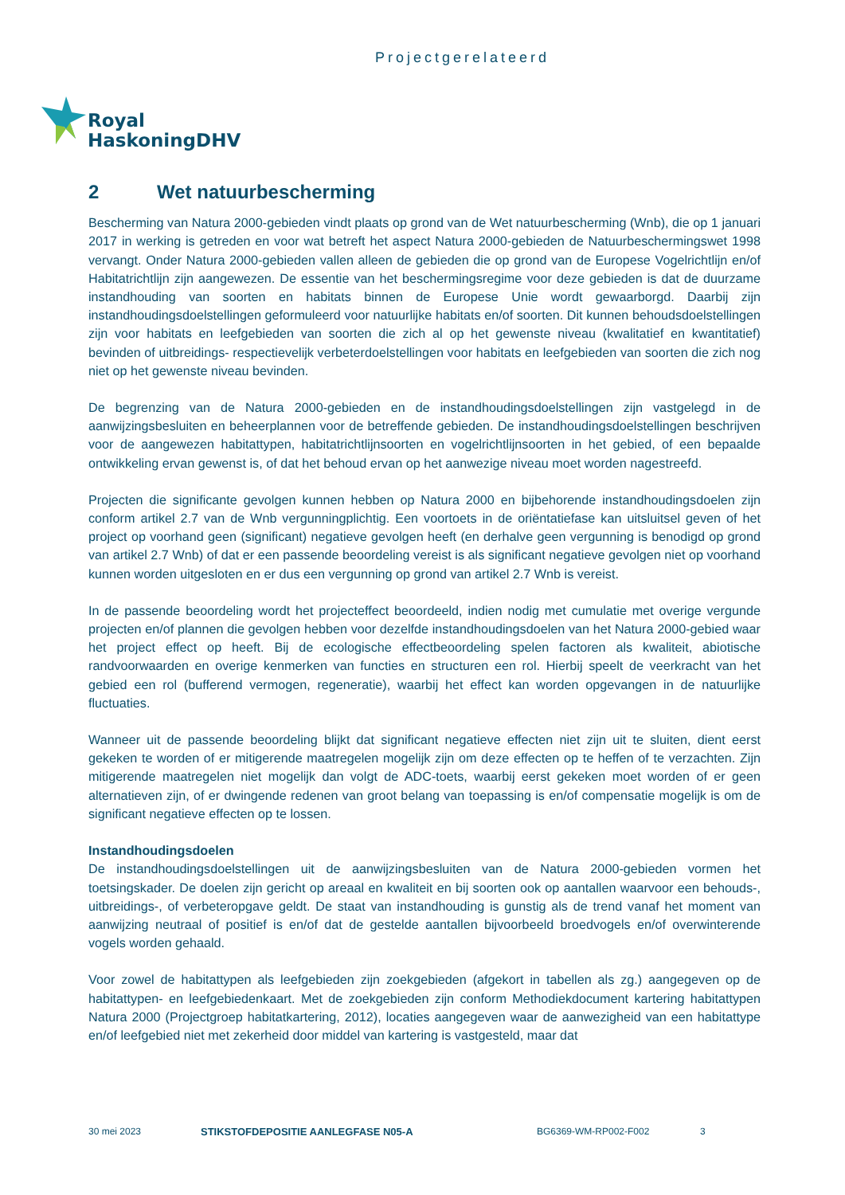Projectgerelateerd
Royal
HaskoningDHV
2 Wet natuurbescherming
Bescherming van Natura 2000-gebieden vindt plaats op grond van de Wet natuurbescherming (Wnb), die op 1 januari 2017 in werking is getreden en voor wat betreft het aspect Natura 2000-gebieden de Natuurbeschermingswet 1998 vervangt. Onder Natura 2000-gebieden vallen alleen de gebieden die op grond van de Europese Vogelrichtlijn en/of Habitatrichtlijn zijn aangewezen. De essentie van het beschermingsregime voor deze gebieden is dat de duurzame instandhouding van soorten en habitats binnen de Europese Unie wordt gewaarborgd. Daarbij zijn instandhoudingsdoelstellingen geformuleerd voor natuurlijke habitats en/of soorten. Dit kunnen behoudsdoelstellingen zijn voor habitats en leefgebieden van soorten die zich al op het gewenste niveau (kwalitatief en kwantitatief) bevinden of uitbreidings- respectievelijk verbeterdoelstellingen voor habitats en leefgebieden van soorten die zich nog niet op het gewenste niveau bevinden.
De begrenzing van de Natura 2000-gebieden en de instandhoudingsdoelstellingen zijn vastgelegd in de aanwijzingsbesluiten en beheerplannen voor de betreffende gebieden. De instandhoudingsdoelstellingen beschrijven voor de aangewezen habitattypen, habitatrichtlijnsoorten en vogelrichtlijnsoorten in het gebied, of een bepaalde ontwikkeling ervan gewenst is, of dat het behoud ervan op het aanwezige niveau moet worden nagestreefd.
Projecten die significante gevolgen kunnen hebben op Natura 2000 en bijbehorende instandhoudingsdoelen zijn conform artikel 2.7 van de Wnb vergunningplichtig. Een voortoets in de oriëntatiefase kan uitsluitsel geven of het project op voorhand geen (significant) negatieve gevolgen heeft (en derhalve geen vergunning is benodigd op grond van artikel 2.7 Wnb) of dat er een passende beoordeling vereist is als significant negatieve gevolgen niet op voorhand kunnen worden uitgesloten en er dus een vergunning op grond van artikel 2.7 Wnb is vereist.
In de passende beoordeling wordt het projecteffect beoordeeld, indien nodig met cumulatie met overige vergunde projecten en/of plannen die gevolgen hebben voor dezelfde instandhoudingsdoelen van het Natura 2000-gebied waar het project effect op heeft. Bij de ecologische effectbeoordeling spelen factoren als kwaliteit, abiotische randvoorwaarden en overige kenmerken van functies en structuren een rol. Hierbij speelt de veerkracht van het gebied een rol (bufferend vermogen, regeneratie), waarbij het effect kan worden opgevangen in de natuurlijke fluctuaties.
Wanneer uit de passende beoordeling blijkt dat significant negatieve effecten niet zijn uit te sluiten, dient eerst gekeken te worden of er mitigerende maatregelen mogelijk zijn om deze effecten op te heffen of te verzachten. Zijn mitigerende maatregelen niet mogelijk dan volgt de ADC-toets, waarbij eerst gekeken moet worden of er geen alternatieven zijn, of er dwingende redenen van groot belang van toepassing is en/of compensatie mogelijk is om de significant negatieve effecten op te lossen.
Instandhoudingsdoelen
De instandhoudingsdoelstellingen uit de aanwijzingsbesluiten van de Natura 2000-gebieden vormen het toetsingskader. De doelen zijn gericht op areaal en kwaliteit en bij soorten ook op aantallen waarvoor een behouds-, uitbreidings-, of verbeteropgave geldt. De staat van instandhouding is gunstig als de trend vanaf het moment van aanwijzing neutraal of positief is en/of dat de gestelde aantallen bijvoorbeeld broedvogels en/of overwinterende vogels worden gehaald.
Voor zowel de habitattypen als leefgebieden zijn zoekgebieden (afgekort in tabellen als zg.) aangegeven op de habitattypen- en leefgebiedenkaart. Met de zoekgebieden zijn conform Methodiekdocument kartering habitattypen Natura 2000 (Projectgroep habitatkartering, 2012), locaties aangegeven waar de aanwezigheid van een habitattype en/of leefgebied niet met zekerheid door middel van kartering is vastgesteld, maar dat
30 mei 2023 STIKSTOFDEPOSITIE AANLEGFASE N05-A BG6369-WM-RP002-F002 3